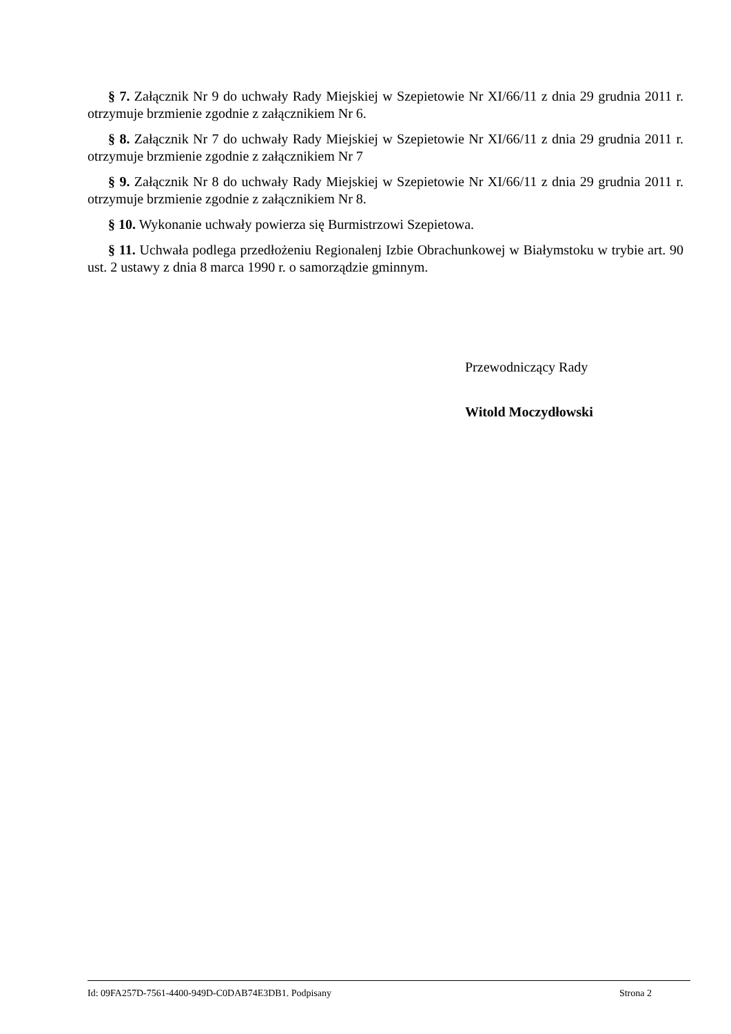§ 7. Załącznik Nr 9 do uchwały Rady Miejskiej w Szepietowie Nr XI/66/11 z dnia 29 grudnia 2011 r. otrzymuje brzmienie zgodnie z załącznikiem Nr 6.
§ 8. Załącznik Nr 7 do uchwały Rady Miejskiej w Szepietowie Nr XI/66/11 z dnia 29 grudnia 2011 r. otrzymuje brzmienie zgodnie z załącznikiem Nr 7
§ 9. Załącznik Nr 8 do uchwały Rady Miejskiej w Szepietowie Nr XI/66/11 z dnia 29 grudnia 2011 r. otrzymuje brzmienie zgodnie z załącznikiem Nr 8.
§ 10. Wykonanie uchwały powierza się Burmistrzowi Szepietowa.
§ 11. Uchwała podlega przedłożeniu Regionalenj Izbie Obrachunkowej w Białymstoku w trybie art. 90 ust. 2 ustawy z dnia 8 marca 1990 r. o samorządzie gminnym.
Przewodniczący Rady
Witold Moczydłowski
Id: 09FA257D-7561-4400-949D-C0DAB74E3DB1. Podpisany Strona 2